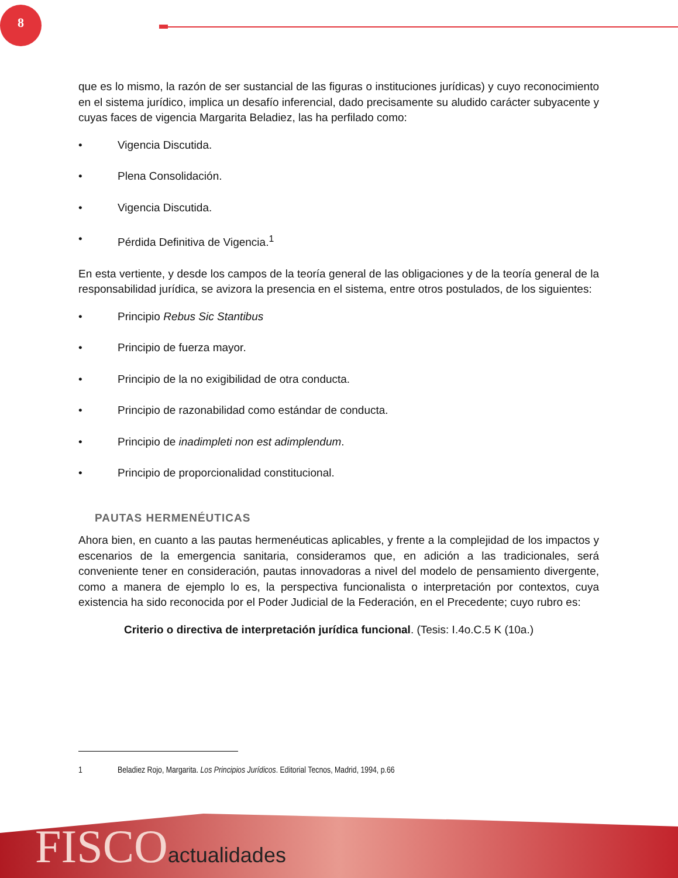8
que es lo mismo, la razón de ser sustancial de las figuras o instituciones jurídicas) y cuyo reconocimiento en el sistema jurídico, implica un desafío inferencial, dado precisamente su aludido carácter subyacente y cuyas faces de vigencia Margarita Beladiez, las ha perfilado como:
• Vigencia Discutida.
• Plena Consolidación.
• Vigencia Discutida.
• Pérdida Definitiva de Vigencia.<sup>1</sup>
En esta vertiente, y desde los campos de la teoría general de las obligaciones y de la teoría general de la responsabilidad jurídica, se avizora la presencia en el sistema, entre otros postulados, de los siguientes:
• Principio Rebus Sic Stantibus
• Principio de fuerza mayor.
• Principio de la no exigibilidad de otra conducta.
• Principio de razonabilidad como estándar de conducta.
• Principio de inadimpleti non est adimplendum.
• Principio de proporcionalidad constitucional.
PAUTAS HERMENÉUTICAS
Ahora bien, en cuanto a las pautas hermenéuticas aplicables, y frente a la complejidad de los impactos y escenarios de la emergencia sanitaria, consideramos que, en adición a las tradicionales, será conveniente tener en consideración, pautas innovadoras a nivel del modelo de pensamiento divergente, como a manera de ejemplo lo es, la perspectiva funcionalista o interpretación por contextos, cuya existencia ha sido reconocida por el Poder Judicial de la Federación, en el Precedente; cuyo rubro es:
Criterio o directiva de interpretación jurídica funcional. (Tesis: I.4o.C.5 K (10a.)
1 Beladiez Rojo, Margarita. Los Principios Jurídicos. Editorial Tecnos, Madrid, 1994, p.66
FISCOactualidades